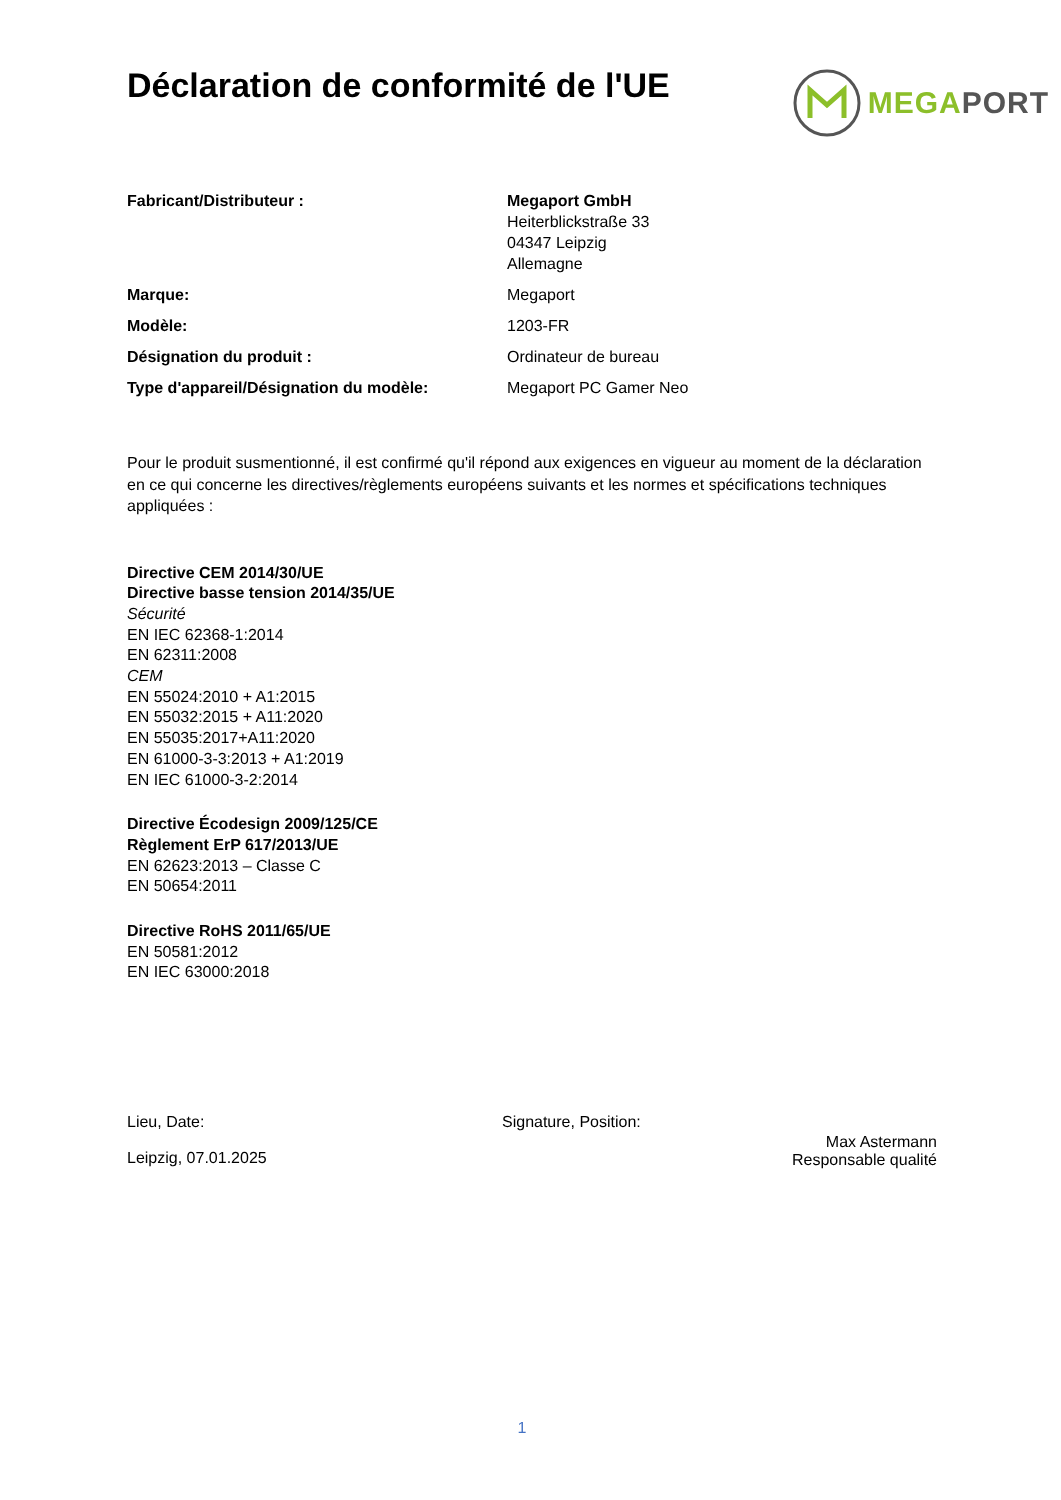Déclaration de conformité de l'UE
MEGAPORT
| Fabricant/Distributeur : | Megaport GmbH Heiterblickstraße 33 04347 Leipzig Allemagne |
| Marque: | Megaport |
| Modèle: | 1203-FR |
| Désignation du produit : | Ordinateur de bureau |
| Type d'appareil/Désignation du modèle: | Megaport PC Gamer Neo |
Pour le produit susmentionné, il est confirmé qu'il répond aux exigences en vigueur au moment de la déclaration en ce qui concerne les directives/règlements européens suivants et les normes et spécifications techniques appliquées :
Directive CEM 2014/30/UE
Directive basse tension 2014/35/UE
Sécurité
EN IEC 62368-1:2014
EN 62311:2008
CEM
EN 55024:2010 + A1:2015
EN 55032:2015 + A11:2020
EN 55035:2017+A11:2020
EN 61000-3-3:2013 + A1:2019
EN IEC 61000-3-2:2014
Directive Écodesign 2009/125/CE
Règlement ErP 617/2013/UE
EN 62623:2013 – Classe C
EN 50654:2011
Directive RoHS 2011/65/UE
EN 50581:2012
EN IEC 63000:2018
Lieu, Date:
Leipzig, 07.01.2025
Signature, Position:
Max Astermann
Responsable qualité
1